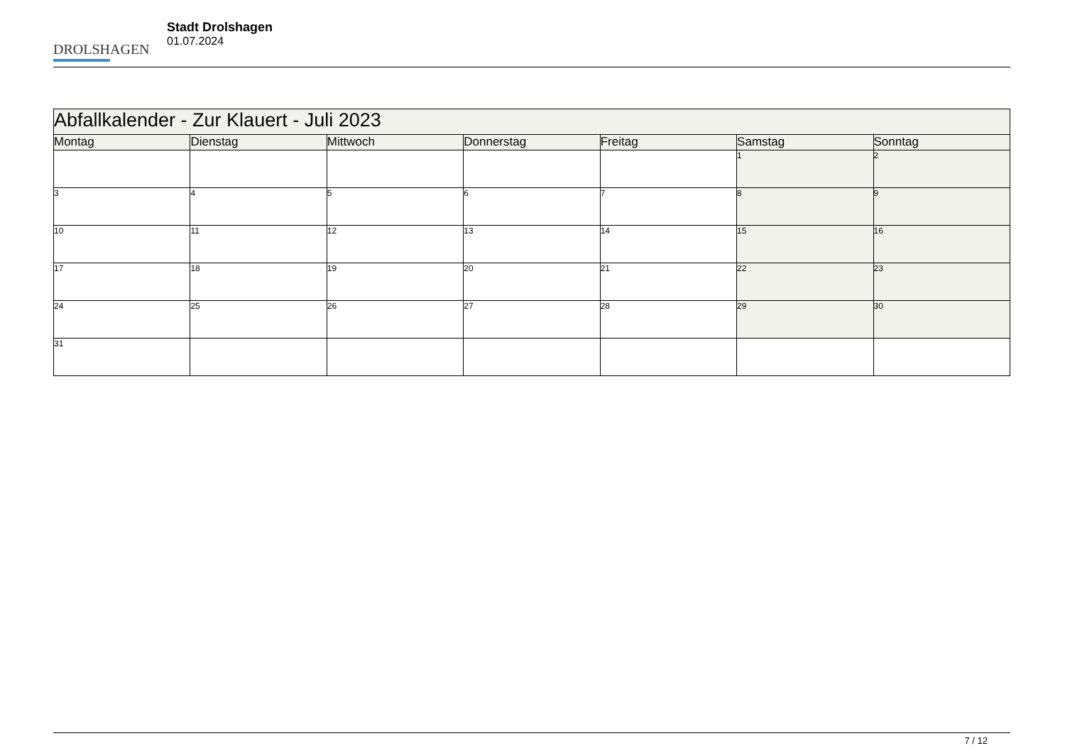DROLSHAGEN
Stadt Drolshagen
01.07.2024
| Abfallkalender - Zur Klauert - Juli 2023 | | | | | | |
| Montag | Dienstag | Mittwoch | Donnerstag | Freitag | Samstag | Sonntag |
| | | | | | 1 | 2 |
| 3 | 4 | 5 | 6 | 7 | 8 | 9 |
| 10 | 11 | 12 | 13 | 14 | 15 | 16 |
| 17 | 18 | 19 | 20 | 21 | 22 | 23 |
| 24 | 25 | 26 | 27 | 28 | 29 | 30 |
| 31 | | | | | | |
7 / 12